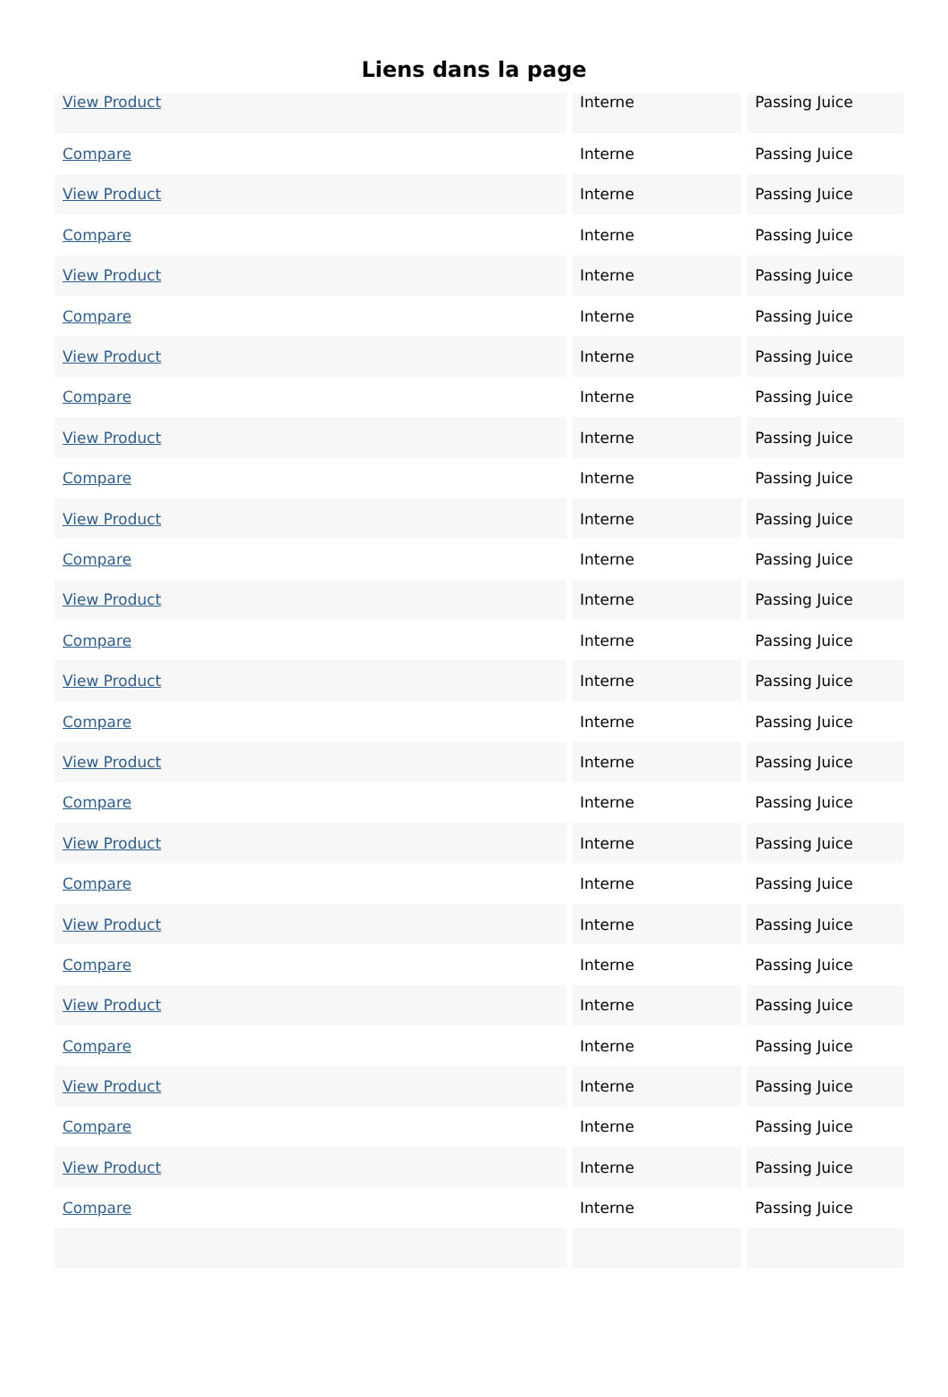Liens dans la page
| View Product | Interne | Passing Juice |
| Compare | Interne | Passing Juice |
| View Product | Interne | Passing Juice |
| Compare | Interne | Passing Juice |
| View Product | Interne | Passing Juice |
| Compare | Interne | Passing Juice |
| View Product | Interne | Passing Juice |
| Compare | Interne | Passing Juice |
| View Product | Interne | Passing Juice |
| Compare | Interne | Passing Juice |
| View Product | Interne | Passing Juice |
| Compare | Interne | Passing Juice |
| View Product | Interne | Passing Juice |
| Compare | Interne | Passing Juice |
| View Product | Interne | Passing Juice |
| Compare | Interne | Passing Juice |
| View Product | Interne | Passing Juice |
| Compare | Interne | Passing Juice |
| View Product | Interne | Passing Juice |
| Compare | Interne | Passing Juice |
| View Product | Interne | Passing Juice |
| Compare | Interne | Passing Juice |
| View Product | Interne | Passing Juice |
| Compare | Interne | Passing Juice |
| View Product | Interne | Passing Juice |
| Compare | Interne | Passing Juice |
| View Product | Interne | Passing Juice |
| Compare | Interne | Passing Juice |